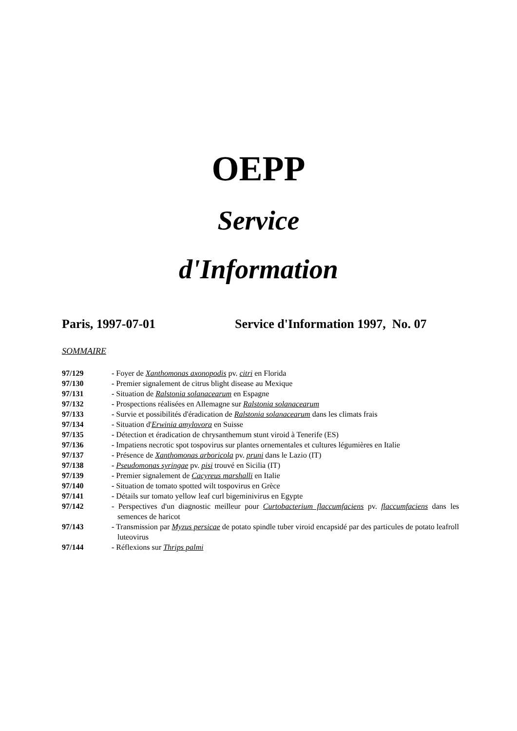OEPP
Service
d'Information
Paris, 1997-07-01 Service d'Information 1997, No. 07
SOMMAIRE
| 97/129 | - Foyer de Xanthomonas axonopodis pv. citri en Florida |
| 97/130 | - Premier signalement de citrus blight disease au Mexique |
| 97/131 | - Situation de Ralstonia solanacearum en Espagne |
| 97/132 | - Prospections réalisées en Allemagne sur Ralstonia solanacearum |
| 97/133 | - Survie et possibilités d'éradication de Ralstonia solanacearum dans les climats frais |
| 97/134 | - Situation d' Erwinia amylovora en Suisse |
| 97/135 | - Détection et éradication de chrysanthemum stunt viroid à Tenerife (ES) |
| 97/136 | - Impatiens necrotic spot tospovirus sur plantes ornementales et cultures légumières en Italie |
| 97/137 | - Présence de Xanthomonas arboricola pv. pruni dans le Lazio (IT) |
| 97/138 | - Pseudomonas syringae pv. pisi trouvé en Sicilia (IT) |
| 97/139 | - Premier signalement de Cacyreus marshalli en Italie |
| 97/140 | - Situation de tomato spotted wilt tospovirus en Grèce |
| 97/141 | - Détails sur tomato yellow leaf curl bigeminivirus en Egypte |
| 97/142 | - Perspectives d'un diagnostic meilleur pour Curtobacterium flaccumfaciens pv. flaccumfaciens dans les semences de haricot |
| 97/143 | - Transmission par Myzus persicae de potato spindle tuber viroid encapsidé par des particules de potato leafroll luteovirus |
| 97/144 | - Réflexions sur Thrips palmi |